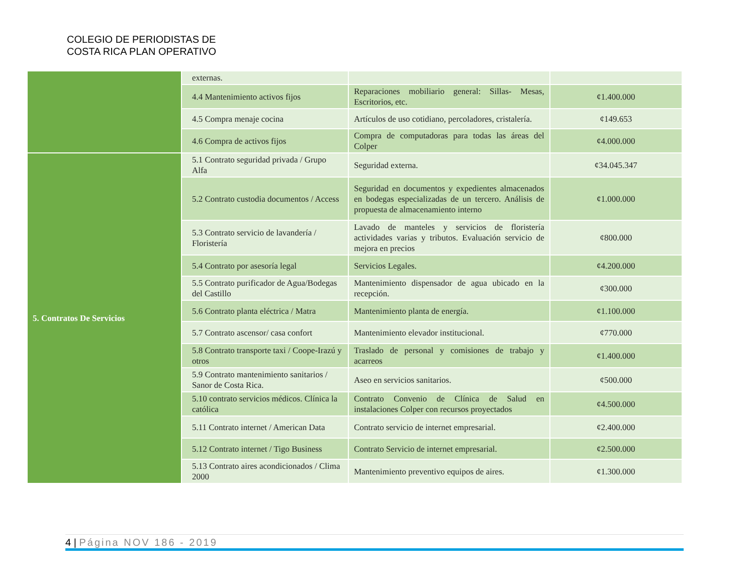COLEGIO DE PERIODISTAS DE
COSTA RICA PLAN OPERATIVO
| | externas. | | |
| | 4.4 Mantenimiento activos fijos | Reparaciones mobiliario general: Sillas- Mesas, Escritorios, etc. | ¢1.400.000 |
| | 4.5 Compra menaje cocina | Artículos de uso cotidiano, percoladores, cristalería. | ¢149.653 |
| | 4.6 Compra de activos fijos | Compra de computadoras para todas las áreas del Colper | ¢4.000.000 |
| 5. Contratos De Servicios | 5.1 Contrato seguridad privada / Grupo Alfa | Seguridad externa. | ¢34.045.347 |
| | 5.2 Contrato custodia documentos / Access | Seguridad en documentos y expedientes almacenados en bodegas especializadas de un tercero. Análisis de propuesta de almacenamiento interno | ¢1.000.000 |
| | 5.3 Contrato servicio de lavandería / Floristería | Lavado de manteles y servicios de floristería actividades varias y tributos. Evaluación servicio de mejora en precios | ¢800.000 |
| | 5.4 Contrato por asesoría legal | Servicios Legales. | ¢4.200.000 |
| | 5.5 Contrato purificador de Agua/Bodegas del Castillo | Mantenimiento dispensador de agua ubicado en la recepción. | ¢300.000 |
| | 5.6 Contrato planta eléctrica / Matra | Mantenimiento planta de energía. | ¢1.100.000 |
| | 5.7 Contrato ascensor/ casa confort | Mantenimiento elevador institucional. | ¢770.000 |
| | 5.8 Contrato transporte taxi / Coope-Irazú y otros | Traslado de personal y comisiones de trabajo y acarreos | ¢1.400.000 |
| | 5.9 Contrato mantenimiento sanitarios / Sanor de Costa Rica. | Aseo en servicios sanitarios. | ¢500.000 |
| | 5.10 contrato servicios médicos. Clínica la católica | Contrato Convenio de Clínica de Salud en instalaciones Colper con recursos proyectados | ¢4.500.000 |
| | 5.11 Contrato internet / American Data | Contrato servicio de internet empresarial. | ¢2.400.000 |
| | 5.12 Contrato internet / Tigo Business | Contrato Servicio de internet empresarial. | ¢2.500.000 |
| | 5.13 Contrato aires acondicionados / Clima 2000 | Mantenimiento preventivo equipos de aires. | ¢1.300.000 |
4 | Página NOV 186 - 2019